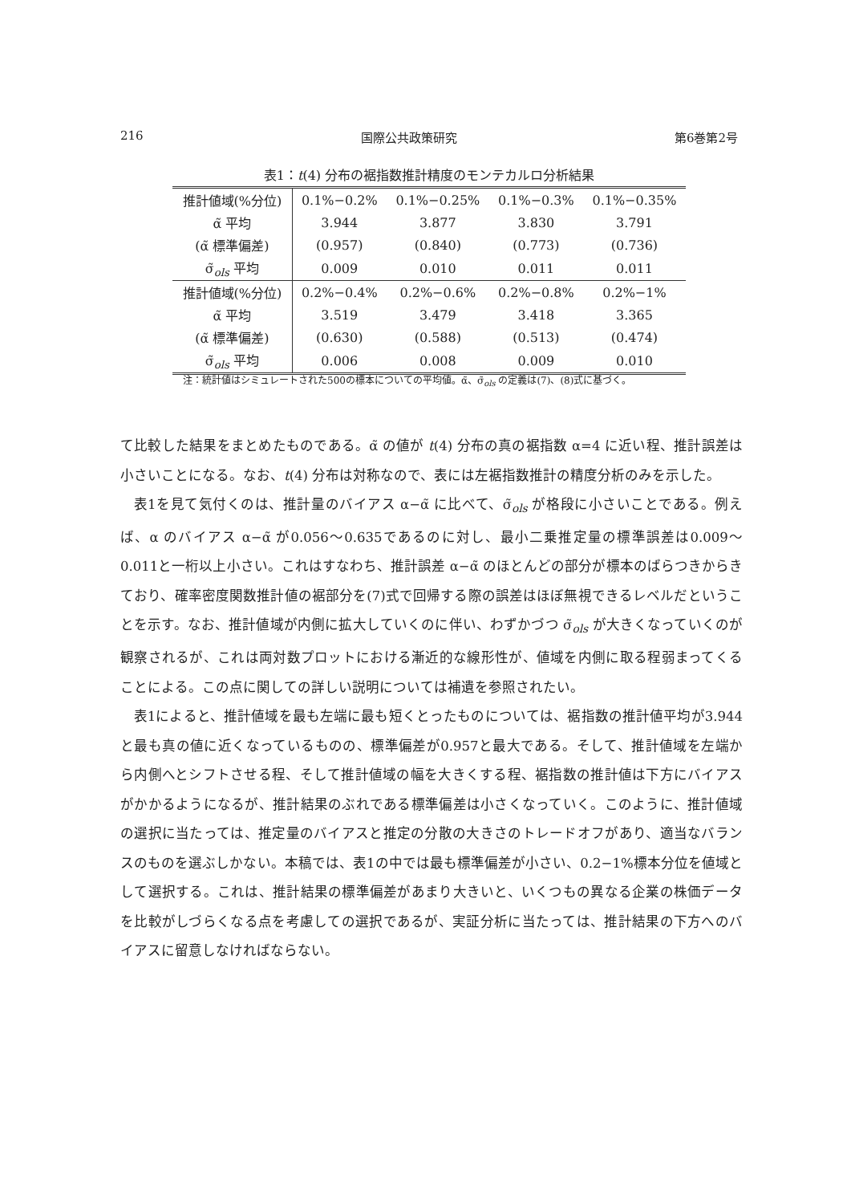216 国際公共政策研究 第6巻第2号
表1：t(4) 分布の裾指数推計精度のモンテカルロ分析結果
| 推計値域(%分位) | 0.1%−0.2% | 0.1%−0.25% | 0.1%−0.3% | 0.1%−0.35% |
| α̃ 平均 | 3.944 | 3.877 | 3.830 | 3.791 |
| (α̃ 標準偏差) | (0.957) | (0.840) | (0.773) | (0.736) |
| σ̃<sub>ols</sub> 平均 | 0.009 | 0.010 | 0.011 | 0.011 |
| 推計値域(%分位) | 0.2%−0.4% | 0.2%−0.6% | 0.2%−0.8% | 0.2%−1% |
| α̃ 平均 | 3.519 | 3.479 | 3.418 | 3.365 |
| (α̃ 標準偏差) | (0.630) | (0.588) | (0.513) | (0.474) |
| σ̃<sub>ols</sub> 平均 | 0.006 | 0.008 | 0.009 | 0.010 |
注：統計値はシミュレートされた500の標本についての平均値。α̃、σ̃<sub>ols</sub> の定義は(7)、(8)式に基づく。
て比較した結果をまとめたものである。α̃ の値が t(4) 分布の真の裾指数 α=4 に近い程、推計誤差は小さいことになる。なお、t(4) 分布は対称なので、表には左裾指数推計の精度分析のみを示した。
表1を見て気付くのは、推計量のバイアス α−α̃ に比べて、σ̃<sub>ols</sub> が格段に小さいことである。例えば、α のバイアス α−α̃ が0.056〜0.635であるのに対し、最小二乗推定量の標準誤差は0.009〜0.011と一桁以上小さい。これはすなわち、推計誤差 α−α̃ のほとんどの部分が標本のばらつきからきており、確率密度関数推計値の裾部分を(7)式で回帰する際の誤差はほぼ無視できるレベルだということを示す。なお、推計値域が内側に拡大していくのに伴い、わずかづつ σ̃<sub>ols</sub> が大きくなっていくのが観察されるが、これは両対数プロットにおける漸近的な線形性が、値域を内側に取る程弱まってくることによる。この点に関しての詳しい説明については補遺を参照されたい。
表1によると、推計値域を最も左端に最も短くとったものについては、裾指数の推計値平均が3.944と最も真の値に近くなっているものの、標準偏差が0.957と最大である。そして、推計値域を左端から内側へとシフトさせる程、そして推計値域の幅を大きくする程、裾指数の推計値は下方にバイアスがかかるようになるが、推計結果のぶれである標準偏差は小さくなっていく。このように、推計値域の選択に当たっては、推定量のバイアスと推定の分散の大きさのトレードオフがあり、適当なバランスのものを選ぶしかない。本稿では、表1の中では最も標準偏差が小さい、0.2−1%標本分位を値域として選択する。これは、推計結果の標準偏差があまり大きいと、いくつもの異なる企業の株価データを比較がしづらくなる点を考慮しての選択であるが、実証分析に当たっては、推計結果の下方へのバイアスに留意しなければならない。